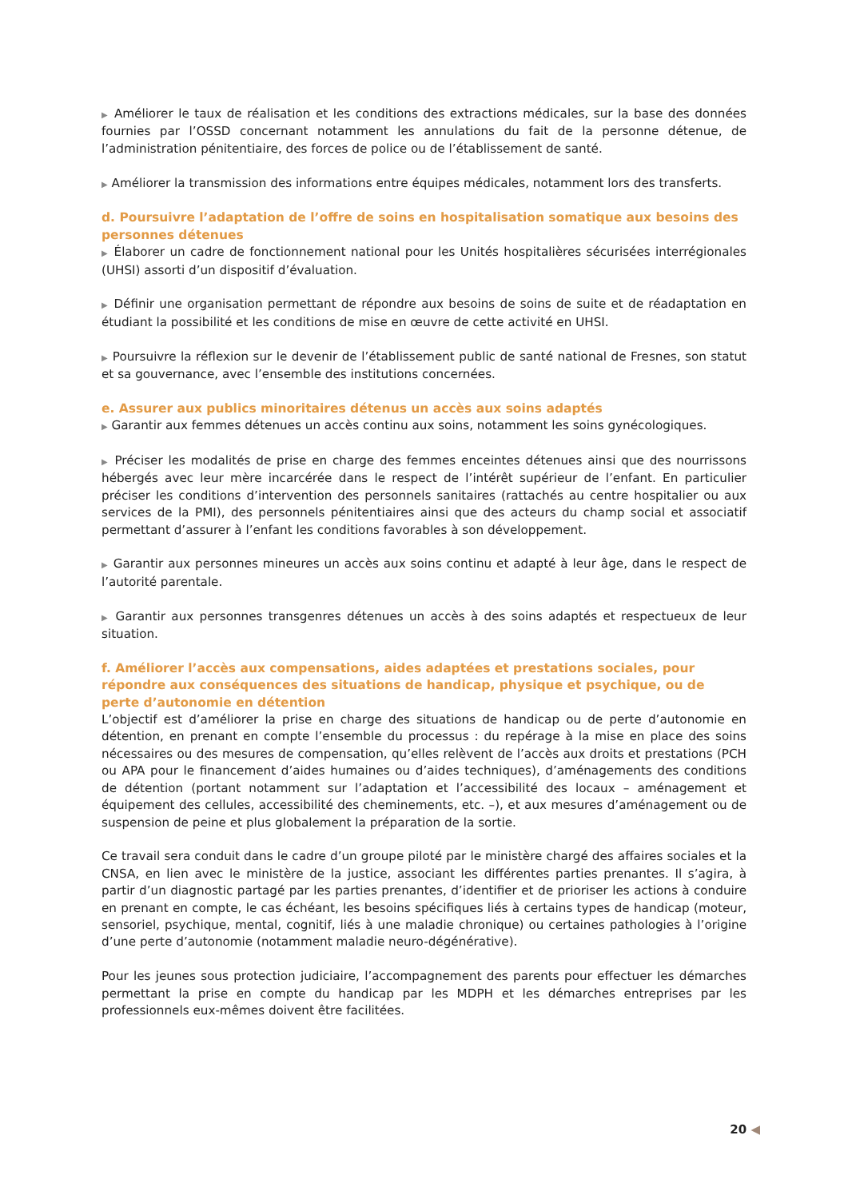▶ Améliorer le taux de réalisation et les conditions des extractions médicales, sur la base des données fournies par l’OSSD concernant notamment les annulations du fait de la personne détenue, de l’administration pénitentiaire, des forces de police ou de l’établissement de santé.
▶ Améliorer la transmission des informations entre équipes médicales, notamment lors des transferts.
d. Poursuivre l’adaptation de l’offre de soins en hospitalisation somatique aux besoins des personnes détenues
▶ Élaborer un cadre de fonctionnement national pour les Unités hospitalières sécurisées interrégionales (UHSI) assorti d’un dispositif d’évaluation.
▶ Définir une organisation permettant de répondre aux besoins de soins de suite et de réadaptation en étudiant la possibilité et les conditions de mise en œuvre de cette activité en UHSI.
▶ Poursuivre la réflexion sur le devenir de l’établissement public de santé national de Fresnes, son statut et sa gouvernance, avec l’ensemble des institutions concernées.
e. Assurer aux publics minoritaires détenus un accès aux soins adaptés
▶ Garantir aux femmes détenues un accès continu aux soins, notamment les soins gynécologiques.
▶ Préciser les modalités de prise en charge des femmes enceintes détenues ainsi que des nourrissons hébergés avec leur mère incarcérée dans le respect de l’intérêt supérieur de l’enfant. En particulier préciser les conditions d’intervention des personnels sanitaires (rattachés au centre hospitalier ou aux services de la PMI), des personnels pénitentiaires ainsi que des acteurs du champ social et associatif permettant d’assurer à l’enfant les conditions favorables à son développement.
▶ Garantir aux personnes mineures un accès aux soins continu et adapté à leur âge, dans le respect de l’autorité parentale.
▶ Garantir aux personnes transgenres détenues un accès à des soins adaptés et respectueux de leur situation.
f. Améliorer l’accès aux compensations, aides adaptées et prestations sociales, pour répondre aux conséquences des situations de handicap, physique et psychique, ou de perte d’autonomie en détention
L’objectif est d’améliorer la prise en charge des situations de handicap ou de perte d’autonomie en détention, en prenant en compte l’ensemble du processus : du repérage à la mise en place des soins nécessaires ou des mesures de compensation, qu’elles relèvent de l’accès aux droits et prestations (PCH ou APA pour le financement d’aides humaines ou d’aides techniques), d’aménagements des conditions de détention (portant notamment sur l’adaptation et l’accessibilité des locaux – aménagement et équipement des cellules, accessibilité des cheminements, etc. –), et aux mesures d’aménagement ou de suspension de peine et plus globalement la préparation de la sortie.
Ce travail sera conduit dans le cadre d’un groupe piloté par le ministère chargé des affaires sociales et la CNSA, en lien avec le ministère de la justice, associant les différentes parties prenantes. Il s’agira, à partir d’un diagnostic partagé par les parties prenantes, d’identifier et de prioriser les actions à conduire en prenant en compte, le cas échéant, les besoins spécifiques liés à certains types de handicap (moteur, sensoriel, psychique, mental, cognitif, liés à une maladie chronique) ou certaines pathologies à l’origine d’une perte d’autonomie (notamment maladie neuro-dégénérative).
Pour les jeunes sous protection judiciaire, l’accompagnement des parents pour effectuer les démarches permettant la prise en compte du handicap par les MDPH et les démarches entreprises par les professionnels eux-mêmes doivent être facilitées.
20 ◀